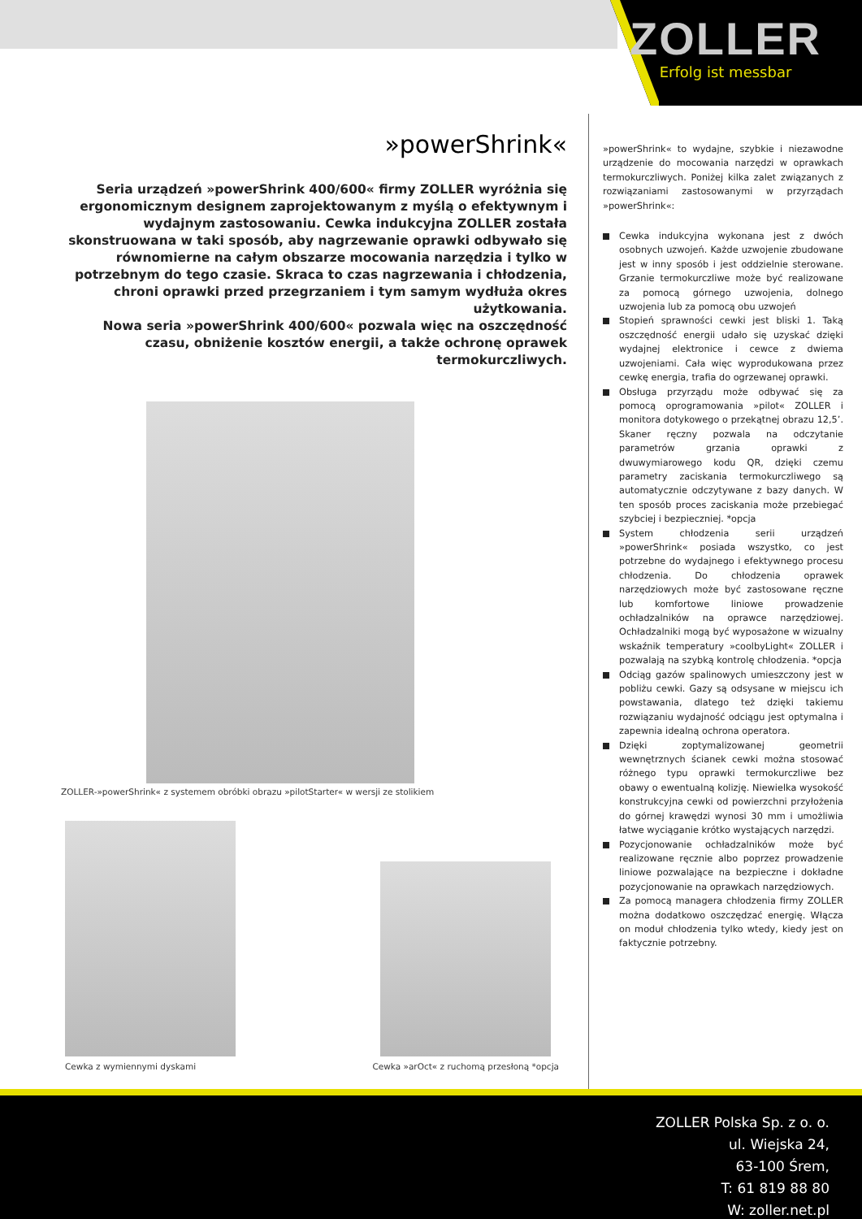ZOLLER
Erfolg ist messbar
»powerShrink«
Seria urządzeń »powerShrink 400/600« firmy ZOLLER wyróżnia się ergonomicznym designem zaprojektowanym z myślą o efektywnym i wydajnym zastosowaniu. Cewka indukcyjna ZOLLER została skonstruowana w taki sposób, aby nagrzewanie oprawki odbywało się równomierne na całym obszarze mocowania narzędzia i tylko w potrzebnym do tego czasie. Skraca to czas nagrzewania i chłodzenia, chroni oprawki przed przegrzaniem i tym samym wydłuża okres użytkowania.
Nowa seria »powerShrink 400/600« pozwala więc na oszczędność czasu, obniżenie kosztów energii, a także ochronę oprawek termokurczliwych.
ZOLLER-»powerShrink« z systemem obróbki obrazu »pilotStarter« w wersji ze stolikiem
Cewka z wymiennymi dyskami Cewka »arOct« z ruchomą przesłoną *opcja
»powerShrink« to wydajne, szybkie i niezawodne urządzenie do mocowania narzędzi w oprawkach termokurczliwych. Poniżej kilka zalet związanych z rozwiązaniami zastosowanymi w przyrządach »powerShrink«:
Cewka indukcyjna wykonana jest z dwóch osobnych uzwojeń. Każde uzwojenie zbudowane jest w inny sposób i jest oddzielnie sterowane. Grzanie termokurczliwe może być realizowane za pomocą górnego uzwojenia, dolnego uzwojenia lub za pomocą obu uzwojeń
Stopień sprawności cewki jest bliski 1. Taką oszczędność energii udało się uzyskać dzięki wydajnej elektronice i cewce z dwiema uzwojeniami. Cała więc wyprodukowana przez cewkę energia, trafia do ogrzewanej oprawki.
Obsługa przyrządu może odbywać się za pomocą oprogramowania »pilot« ZOLLER i monitora dotykowego o przekątnej obrazu 12,5’. Skaner ręczny pozwala na odczytanie parametrów grzania oprawki z dwuwymiarowego kodu QR, dzięki czemu parametry zaciskania termokurczliwego są automatycznie odczytywane z bazy danych. W ten sposób proces zaciskania może przebiegać szybciej i bezpieczniej. *opcja
System chłodzenia serii urządzeń »powerShrink« posiada wszystko, co jest potrzebne do wydajnego i efektywnego procesu chłodzenia. Do chłodzenia oprawek narzędziowych może być zastosowane ręczne lub komfortowe liniowe prowadzenie ochładzalników na oprawce narzędziowej. Ochładzalniki mogą być wyposażone w wizualny wskaźnik temperatury »coolbyLight« ZOLLER i pozwalają na szybką kontrolę chłodzenia. *opcja
Odciąg gazów spalinowych umieszczony jest w pobliżu cewki. Gazy są odsysane w miejscu ich powstawania, dlatego też dzięki takiemu rozwiązaniu wydajność odciągu jest optymalna i zapewnia idealną ochrona operatora.
Dzięki zoptymalizowanej geometrii wewnętrznych ścianek cewki można stosować różnego typu oprawki termokurczliwe bez obawy o ewentualną kolizję. Niewielka wysokość konstrukcyjna cewki od powierzchni przyłożenia do górnej krawędzi wynosi 30 mm i umożliwia łatwe wyciąganie krótko wystających narzędzi.
Pozycjonowanie ochładzalników może być realizowane ręcznie albo poprzez prowadzenie liniowe pozwalające na bezpieczne i dokładne pozycjonowanie na oprawkach narzędziowych.
Za pomocą managera chłodzenia firmy ZOLLER można dodatkowo oszczędzać energię. Włącza on moduł chłodzenia tylko wtedy, kiedy jest on faktycznie potrzebny.
ZOLLER Polska Sp. z o. o.
ul. Wiejska 24,
63-100 Śrem,
T: 61 819 88 80
W: zoller.net.pl